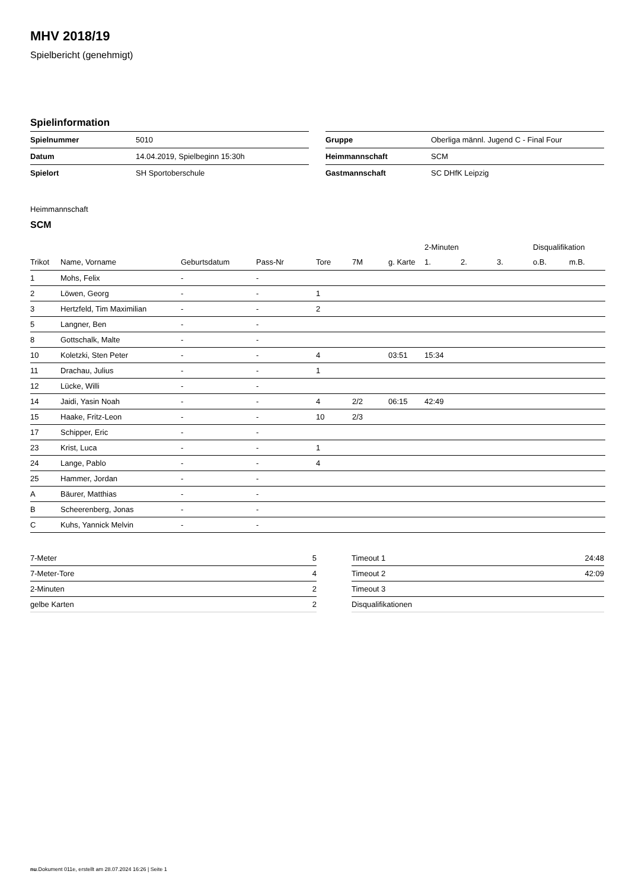MHV 2018/19
Spielbericht (genehmigt)
Spielinformation
| Spielnummer | 5010 |
| Datum | 14.04.2019, Spielbeginn 15:30h |
| Spielort | SH Sportoberschule |
| Gruppe | Oberliga männl. Jugend C - Final Four |
| Heimmannschaft | SCM |
| Gastmannschaft | SC DHfK Leipzig |
Heimmannschaft
SCM
| | | | | | | | 2-Minuten | | | Disqualifikation | |
| --- | --- | --- | --- | --- | --- | --- | --- | --- | --- | --- | --- |
| Trikot | Name, Vorname | Geburtsdatum | Pass-Nr | Tore | 7M | g. Karte | 1. | 2. | 3. | o.B. | m.B. |
| 1 | Mohs, Felix | - | - | | | | | | | | |
| 2 | Löwen, Georg | - | - | 1 | | | | | | | |
| 3 | Hertzfeld, Tim Maximilian | - | - | 2 | | | | | | | |
| 5 | Langner, Ben | - | - | | | | | | | | |
| 8 | Gottschalk, Malte | - | - | | | | | | | | |
| 10 | Koletzki, Sten Peter | - | - | 4 | | 03:51 | 15:34 | | | | |
| 11 | Drachau, Julius | - | - | 1 | | | | | | | |
| 12 | Lücke, Willi | - | - | | | | | | | | |
| 14 | Jaidi, Yasin Noah | - | - | 4 | 2/2 | 06:15 | 42:49 | | | | |
| 15 | Haake, Fritz-Leon | - | - | 10 | 2/3 | | | | | | |
| 17 | Schipper, Eric | - | - | | | | | | | | |
| 23 | Krist, Luca | - | - | 1 | | | | | | | |
| 24 | Lange, Pablo | - | - | 4 | | | | | | | |
| 25 | Hammer, Jordan | - | - | | | | | | | | |
| A | Bäurer, Matthias | - | - | | | | | | | | |
| B | Scheerenberg, Jonas | - | - | | | | | | | | |
| C | Kuhs, Yannick Melvin | - | - | | | | | | | | |
| 7-Meter | 5 |
| 7-Meter-Tore | 4 |
| 2-Minuten | 2 |
| gelbe Karten | 2 |
| Timeout 1 | 24:48 |
| Timeout 2 | 42:09 |
| Timeout 3 | |
| Disqualifikationen | |
nu.Dokument 011e, erstellt am 28.07.2024 16:26 | Seite 1